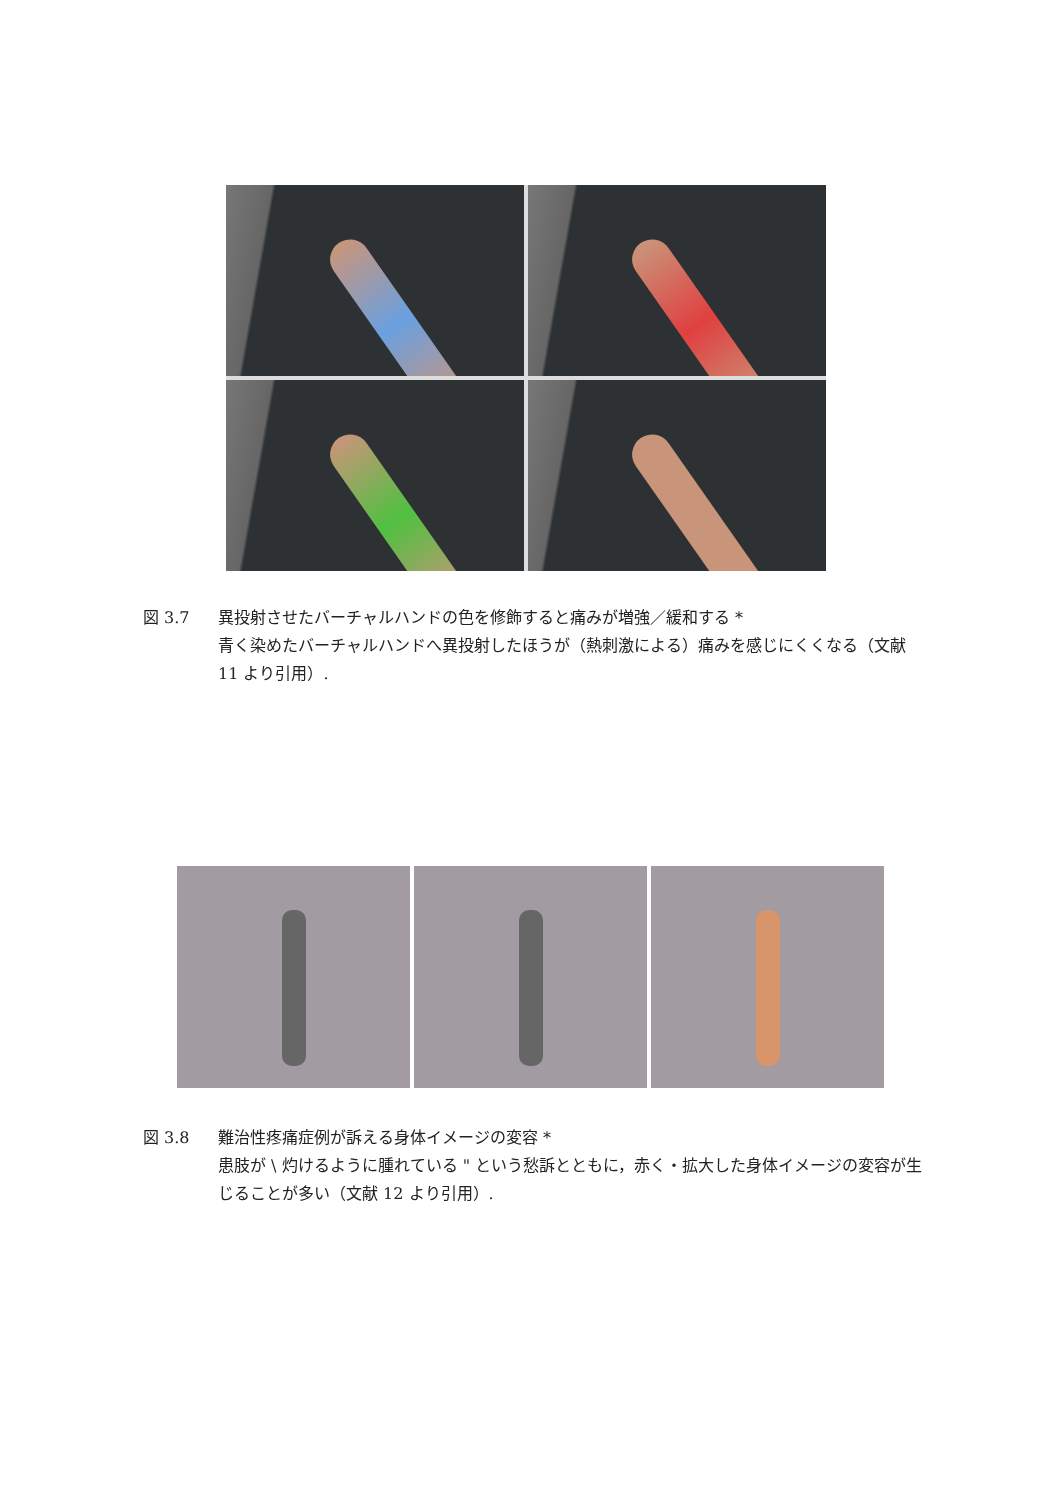図 3.7 異投射させたバーチャルハンドの色を修飾すると痛みが増強／緩和する *
青く染めたバーチャルハンドへ異投射したほうが（熱刺激による）痛みを感じにくくなる（文献 11 より引用）.
図 3.8 難治性疼痛症例が訴える身体イメージの変容 *
患肢が \ 灼けるように腫れている " という愁訴とともに，赤く・拡大した身体イメージの変容が生じることが多い（文献 12 より引用）.